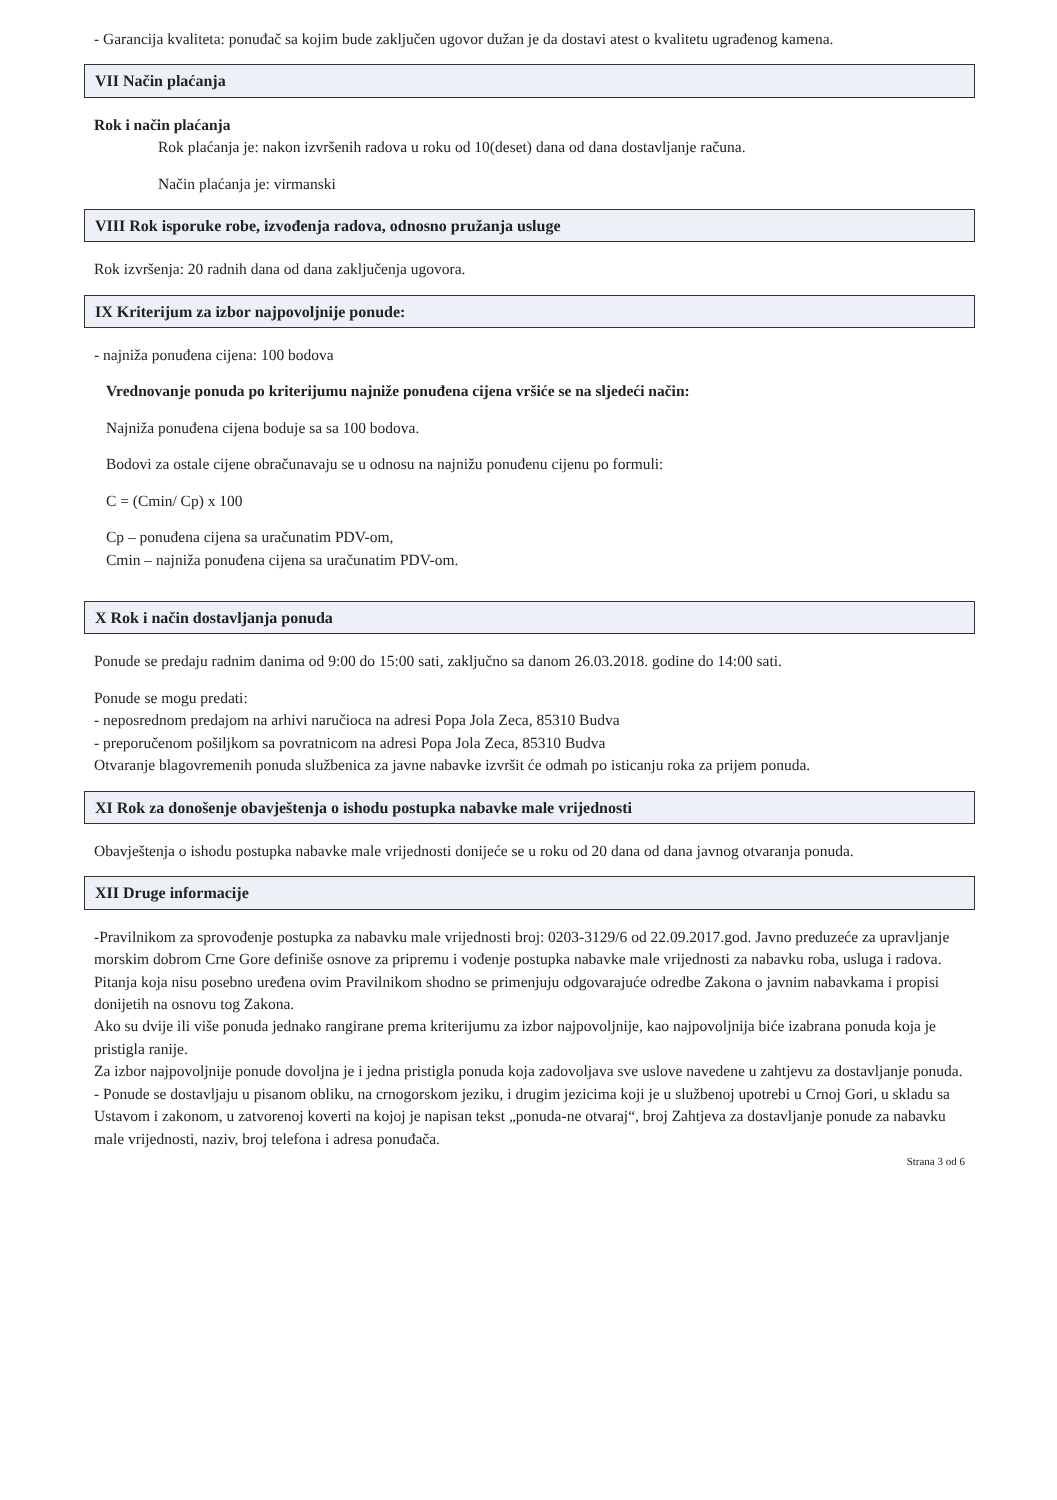- Garancija kvaliteta: ponuđač sa kojim bude zaključen ugovor dužan je da dostavi atest o kvalitetu ugrađenog kamena.
VII Način plaćanja
Rok i način plaćanja
Rok plaćanja je: nakon izvršenih radova u roku od 10(deset) dana od dana dostavljanje računa.
Način plaćanja je: virmanski
VIII Rok isporuke robe, izvođenja radova, odnosno pružanja usluge
Rok izvršenja: 20 radnih dana od dana zaključenja ugovora.
IX Kriterijum za izbor najpovoljnije ponude:
- najniža ponuđena cijena: 100 bodova
Vrednovanje ponuda po kriterijumu najniže ponuđena cijena vršiće se na sljedeći način:
Najniža ponuđena cijena boduje sa sa 100 bodova.
Bodovi za ostale cijene obračunavaju se u odnosu na najnižu ponuđenu cijenu po formuli:
C = (Cmin/ Cp) x 100
Cp – ponuđena cijena sa uračunatim PDV-om,
Cmin – najniža ponuđena cijena sa uračunatim PDV-om.
X Rok i način dostavljanja ponuda
Ponude se predaju radnim danima od 9:00 do 15:00 sati, zaključno sa danom 26.03.2018. godine do 14:00 sati.
Ponude se mogu predati:
- neposrednom predajom na arhivi naručioca na adresi Popa Jola Zeca, 85310 Budva
- preporučenom pošiljkom sa povratnicom na adresi Popa Jola Zeca, 85310 Budva
Otvaranje blagovremenih ponuda službenica za javne nabavke izvršit će odmah po isticanju roka za prijem ponuda.
XI Rok za donošenje obavještenja o ishodu postupka nabavke male vrijednosti
Obavještenja o ishodu postupka nabavke male vrijednosti donijeće se u roku od 20 dana od dana javnog otvaranja ponuda.
XII Druge informacije
-Pravilnikom za sprovođenje postupka za nabavku male vrijednosti broj: 0203-3129/6 od 22.09.2017.god. Javno preduzeće za upravljanje morskim dobrom Crne Gore definiše osnove za pripremu i vođenje postupka nabavke male vrijednosti za nabavku roba, usluga i radova. Pitanja koja nisu posebno uređena ovim Pravilnikom shodno se primenjuju odgovarajuće odredbe Zakona o javnim nabavkama i propisi donijetih na osnovu tog Zakona.
Ako su dvije ili više ponuda jednako rangirane prema kriterijumu za izbor najpovoljnije, kao najpovoljnija biće izabrana ponuda koja je pristigla ranije.
Za izbor najpovoljnije ponude dovoljna je i jedna pristigla ponuda koja zadovoljava sve uslove navedene u zahtjevu za dostavljanje ponuda.
- Ponude se dostavljaju u pisanom obliku, na crnogorskom jeziku, i drugim jezicima koji je u službenoj upotrebi u Crnoj Gori, u skladu sa Ustavom i zakonom, u zatvorenoj koverti na kojoj je napisan tekst „ponuda-ne otvaraj“, broj Zahtjeva za dostavljanje ponude za nabavku male vrijednosti, naziv, broj telefona i adresa ponuđača.
Strana 3 od 6